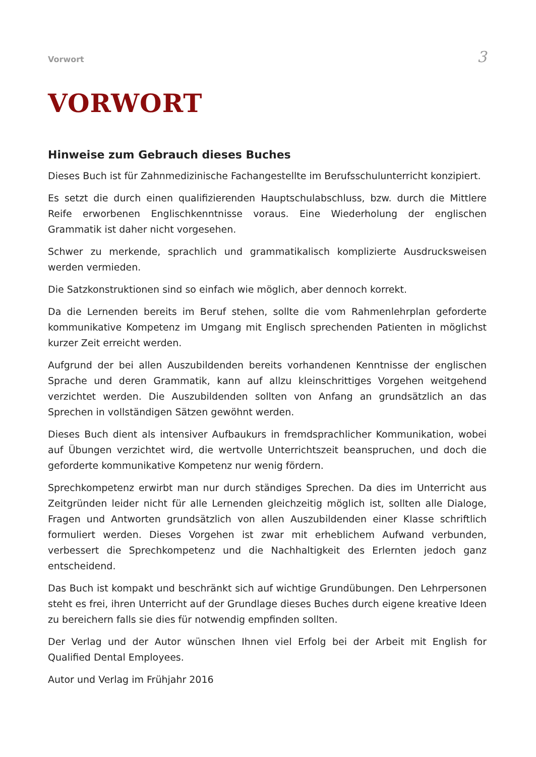Vorwort 3
VORWORT
Hinweise zum Gebrauch dieses Buches
Dieses Buch ist für Zahnmedizinische Fachangestellte im Berufsschulunterricht konzipiert.
Es setzt die durch einen qualifizierenden Hauptschulabschluss, bzw. durch die Mittlere Reife erworbenen Englischkenntnisse voraus. Eine Wiederholung der englischen Grammatik ist daher nicht vorgesehen.
Schwer zu merkende, sprachlich und grammatikalisch komplizierte Ausdrucksweisen werden vermieden.
Die Satzkonstruktionen sind so einfach wie möglich, aber dennoch korrekt.
Da die Lernenden bereits im Beruf stehen, sollte die vom Rahmenlehrplan geforderte kommunikative Kompetenz im Umgang mit Englisch sprechenden Patienten in möglichst kurzer Zeit erreicht werden.
Aufgrund der bei allen Auszubildenden bereits vorhandenen Kenntnisse der englischen Sprache und deren Grammatik, kann auf allzu kleinschrittiges Vorgehen weitgehend verzichtet werden. Die Auszubildenden sollten von Anfang an grundsätzlich an das Sprechen in vollständigen Sätzen gewöhnt werden.
Dieses Buch dient als intensiver Aufbaukurs in fremdsprachlicher Kommunikation, wobei auf Übungen verzichtet wird, die wertvolle Unterrichtszeit beanspruchen, und doch die geforderte kommunikative Kompetenz nur wenig fördern.
Sprechkompetenz erwirbt man nur durch ständiges Sprechen. Da dies im Unterricht aus Zeitgründen leider nicht für alle Lernenden gleichzeitig möglich ist, sollten alle Dialoge, Fragen und Antworten grundsätzlich von allen Auszubildenden einer Klasse schriftlich formuliert werden. Dieses Vorgehen ist zwar mit erheblichem Aufwand verbunden, verbessert die Sprechkompetenz und die Nachhaltigkeit des Erlernten jedoch ganz entscheidend.
Das Buch ist kompakt und beschränkt sich auf wichtige Grundübungen. Den Lehrpersonen steht es frei, ihren Unterricht auf der Grundlage dieses Buches durch eigene kreative Ideen zu bereichern falls sie dies für notwendig empfinden sollten.
Der Verlag und der Autor wünschen Ihnen viel Erfolg bei der Arbeit mit English for Qualified Dental Employees.
Autor und Verlag im Frühjahr 2016